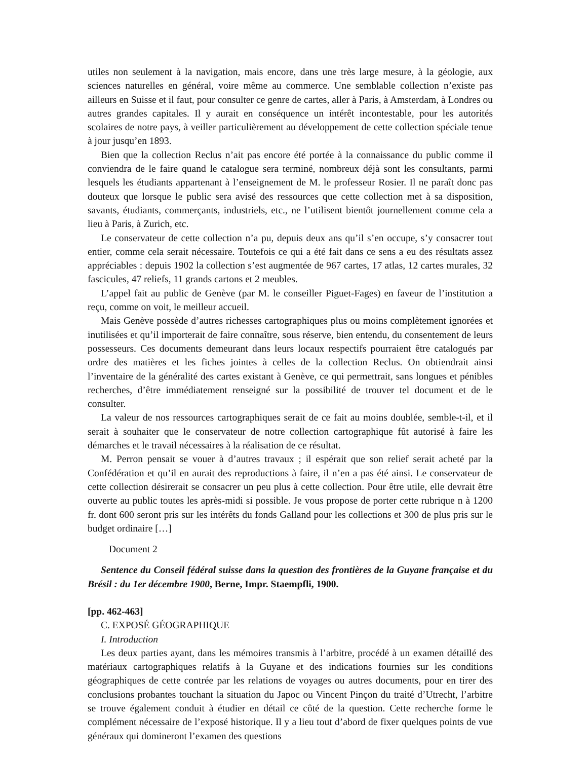utiles non seulement à la navigation, mais encore, dans une très large mesure, à la géologie, aux sciences naturelles en général, voire même au commerce. Une semblable collection n’existe pas ailleurs en Suisse et il faut, pour consulter ce genre de cartes, aller à Paris, à Amsterdam, à Londres ou autres grandes capitales. Il y aurait en conséquence un intérêt incontestable, pour les autorités scolaires de notre pays, à veiller particulièrement au développement de cette collection spéciale tenue à jour jusqu’en 1893.
Bien que la collection Reclus n’ait pas encore été portée à la connaissance du public comme il conviendra de le faire quand le catalogue sera terminé, nombreux déjà sont les consultants, parmi lesquels les étudiants appartenant à l’enseignement de M. le professeur Rosier. Il ne paraît donc pas douteux que lorsque le public sera avisé des ressources que cette collection met à sa disposition, savants, étudiants, commerçants, industriels, etc., ne l’utilisent bientôt journellement comme cela a lieu à Paris, à Zurich, etc.
Le conservateur de cette collection n’a pu, depuis deux ans qu’il s’en occupe, s’y consacrer tout entier, comme cela serait nécessaire. Toutefois ce qui a été fait dans ce sens a eu des résultats assez appréciables : depuis 1902 la collection s’est augmentée de 967 cartes, 17 atlas, 12 cartes murales, 32 fascicules, 47 reliefs, 11 grands cartons et 2 meubles.
L’appel fait au public de Genève (par M. le conseiller Piguet-Fages) en faveur de l’institution a reçu, comme on voit, le meilleur accueil.
Mais Genève possède d’autres richesses cartographiques plus ou moins complètement ignorées et inutilisées et qu’il importerait de faire connaître, sous réserve, bien entendu, du consentement de leurs possesseurs. Ces documents demeurant dans leurs locaux respectifs pourraient être catalogués par ordre des matières et les fiches jointes à celles de la collection Reclus. On obtiendrait ainsi l’inventaire de la généralité des cartes existant à Genève, ce qui permettrait, sans longues et pénibles recherches, d’être immédiatement renseigné sur la possibilité de trouver tel document et de le consulter.
La valeur de nos ressources cartographiques serait de ce fait au moins doublée, semble-t-il, et il serait à souhaiter que le conservateur de notre collection cartographique fût autorisé à faire les démarches et le travail nécessaires à la réalisation de ce résultat.
M. Perron pensait se vouer à d’autres travaux ; il espérait que son relief serait acheté par la Confédération et qu’il en aurait des reproductions à faire, il n’en a pas été ainsi. Le conservateur de cette collection désirerait se consacrer un peu plus à cette collection. Pour être utile, elle devrait être ouverte au public toutes les après-midi si possible. Je vous propose de porter cette rubrique n à 1200 fr. dont 600 seront pris sur les intérêts du fonds Galland pour les collections et 300 de plus pris sur le budget ordinaire […]
Document 2
Sentence du Conseil fédéral suisse dans la question des frontières de la Guyane française et du Brésil : du 1er décembre 1900, Berne, Impr. Staempfli, 1900.
[pp. 462-463]
C. EXPOSÉ GÉOGRAPHIQUE
I. Introduction
Les deux parties ayant, dans les mémoires transmis à l’arbitre, procédé à un examen détaillé des matériaux cartographiques relatifs à la Guyane et des indications fournies sur les conditions géographiques de cette contrée par les relations de voyages ou autres documents, pour en tirer des conclusions probantes touchant la situation du Japoc ou Vincent Pinçon du traité d’Utrecht, l’arbitre se trouve également conduit à étudier en détail ce côté de la question. Cette recherche forme le complément nécessaire de l’exposé historique. Il y a lieu tout d’abord de fixer quelques points de vue généraux qui domineront l’examen des questions